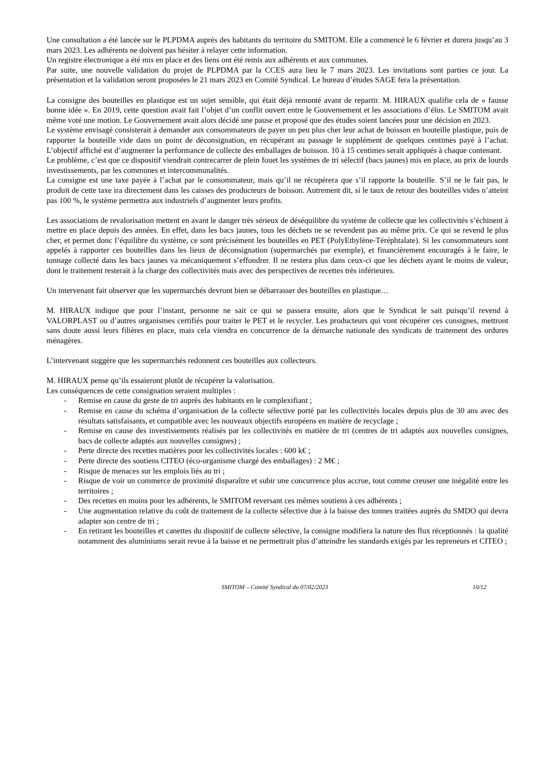Une consultation a été lancée sur le PLPDMA auprès des habitants du territoire du SMITOM. Elle a commencé le 6 février et durera jusqu’au 3 mars 2023. Les adhérents ne doivent pas hésiter à relayer cette information.
Un registre électronique a été mis en place et des liens ont été remis aux adhérents et aux communes.
Par suite, une nouvelle validation du projet de PLPDMA par la CCES aura lieu le 7 mars 2023. Les invitations sont parties ce jour. La présentation et la validation seront proposées le 21 mars 2023 en Comité Syndical. Le bureau d’études SAGE fera la présentation.
La consigne des bouteilles en plastique est un sujet sensible, qui était déjà remonté avant de repartir. M. HIRAUX qualifie cela de « fausse bonne idée ». En 2019, cette question avait fait l’objet d’un conflit ouvert entre le Gouvernement et les associations d’élus. Le SMITOM avait même voté une motion. Le Gouvernement avait alors décidé une pause et proposé que des études soient lancées pour une décision en 2023.
Le système envisagé consisterait à demander aux consommateurs de payer un peu plus cher leur achat de boisson en bouteille plastique, puis de rapporter la bouteille vide dans un point de déconsignation, en récupérant au passage le supplément de quelques centimes payé à l’achat. L’objectif affiché est d’augmenter la performance de collecte des emballages de boisson. 10 à 15 centimes serait appliqués à chaque contenant.
Le problème, c’est que ce dispositif viendrait contrecarrer de plein fouet les systèmes de tri sélectif (bacs jaunes) mis en place, au prix de lourds investissements, par les communes et intercommunalités.
La consigne est une taxe payée à l’achat par le consommateur, mais qu’il ne récupérera que s’il rapporte la bouteille. S’il ne le fait pas, le produit de cette taxe ira directement dans les caisses des producteurs de boisson. Autrement dit, si le taux de retour des bouteilles vides n’atteint pas 100 %, le système permettra aux industriels d’augmenter leurs profits.
Les associations de revalorisation mettent en avant le danger très sérieux de déséquilibre du système de collecte que les collectivités s’échinent à mettre en place depuis des années. En effet, dans les bacs jaunes, tous les déchets ne se revendent pas au même prix. Ce qui se revend le plus cher, et permet donc l’équilibre du système, ce sont précisément les bouteilles en PET (PolyEthylène-Téréphtalate). Si les consommateurs sont appelés à rapporter ces bouteilles dans les lieux de déconsignation (supermarchés par exemple), et financièrement encouragés à le faire, le tonnage collecté dans les bacs jaunes va mécaniquement s’effondrer. Il ne restera plus dans ceux-ci que les déchets ayant le moins de valeur, dont le traitement resterait à la charge des collectivités mais avec des perspectives de recettes très inférieures.
Un intervenant fait observer que les supermarchés devront bien se débarrasser des bouteilles en plastique…
M. HIRAUX indique que pour l’instant, personne ne sait ce qui se passera ensuite, alors que le Syndicat le sait puisqu’il revend à VALORPLAST ou d’autres organismes certifiés pour traiter le PET et le recycler. Les producteurs qui vont récupérer ces consignes, mettront sans doute aussi leurs filières en place, mais cela viendra en concurrence de la démarche nationale des syndicats de traitement des ordures ménagères.
L’intervenant suggère que les supermarchés redonnent ces bouteilles aux collecteurs.
M. HIRAUX pense qu’ils essaieront plutôt de récupérer la valorisation.
Les conséquences de cette consignation seraient multiples :
- Remise en cause du geste de tri auprès des habitants en le complexifiant ;
- Remise en cause du schéma d’organisation de la collecte sélective porté par les collectivités locales depuis plus de 30 ans avec des résultats satisfaisants, et compatible avec les nouveaux objectifs européens en matière de recyclage ;
- Remise en cause des investissements réalisés par les collectivités en matière de tri (centres de tri adaptés aux nouvelles consignes, bacs de collecte adaptés aux nouvelles consignes) ;
- Perte directe des recettes matières pour les collectivités locales : 600 k€ ;
- Perte directe des soutiens CITEO (éco-organisme chargé des emballages) : 2 M€ ;
- Risque de menaces sur les emplois liés au tri ;
- Risque de voir un commerce de proximité disparaître et subir une concurrence plus accrue, tout comme creuser une inégalité entre les territoires ;
- Des recettes en moins pour les adhérents, le SMITOM reversant ces mêmes soutiens à ces adhérents ;
- Une augmentation relative du coût de traitement de la collecte sélective due à la baisse des tonnes traitées auprès du SMDO qui devra adapter son centre de tri ;
- En retirant les bouteilles et canettes du dispositif de collecte sélective, la consigne modifiera la nature des flux réceptionnés : la qualité notamment des aluminiums serait revue à la baisse et ne permettrait plus d’atteindre les standards exigés par les repreneurs et CITEO ;
SMITOM – Comité Syndical du 07/02/2023 10/12